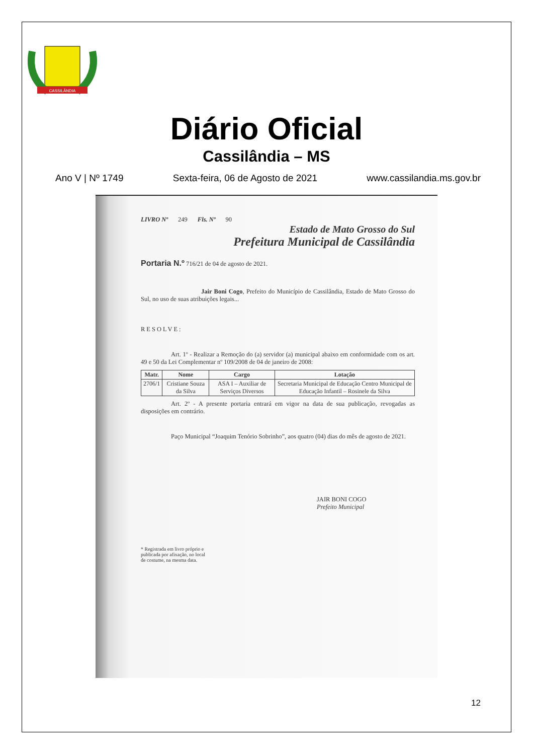CASSILÂNDIA
Diário Oficial
Cassilândia – MS
Ano V | Nº 1749 Sexta-feira, 06 de Agosto de 2021 www.cassilandia.ms.gov.br
LIVRO Nº 249 Fls. Nº 90
Estado de Mato Grosso do Sul
Prefeitura Municipal de Cassilândia
Portaria N.º 716/21 de 04 de agosto de 2021.
Jair Boni Cogo, Prefeito do Município de Cassilândia, Estado de Mato Grosso do Sul, no uso de suas atribuições legais...
RESOLVE:
Art. 1º - Realizar a Remoção do (a) servidor (a) municipal abaixo em conformidade com os art. 49 e 50 da Lei Complementar nº 109/2008 de 04 de janeiro de 2008:
| Matr. | Nome | Cargo | Lotação |
| --- | --- | --- | --- |
| 2706/1 | Cristiane Souza da Silva | ASA I – Auxiliar de Serviços Diversos | Secretaria Municipal de Educação Centro Municipal de Educação Infantil – Rosinele da Silva |
Art. 2º - A presente portaria entrará em vigor na data de sua publicação, revogadas as disposições em contrário.
Paço Municipal “Joaquim Tenório Sobrinho”, aos quatro (04) dias do mês de agosto de 2021.
JAIR BONI COGO
Prefeito Municipal
* Registrada em livro próprio e
publicada por afixação, no local
de costume, na mesma data.
12